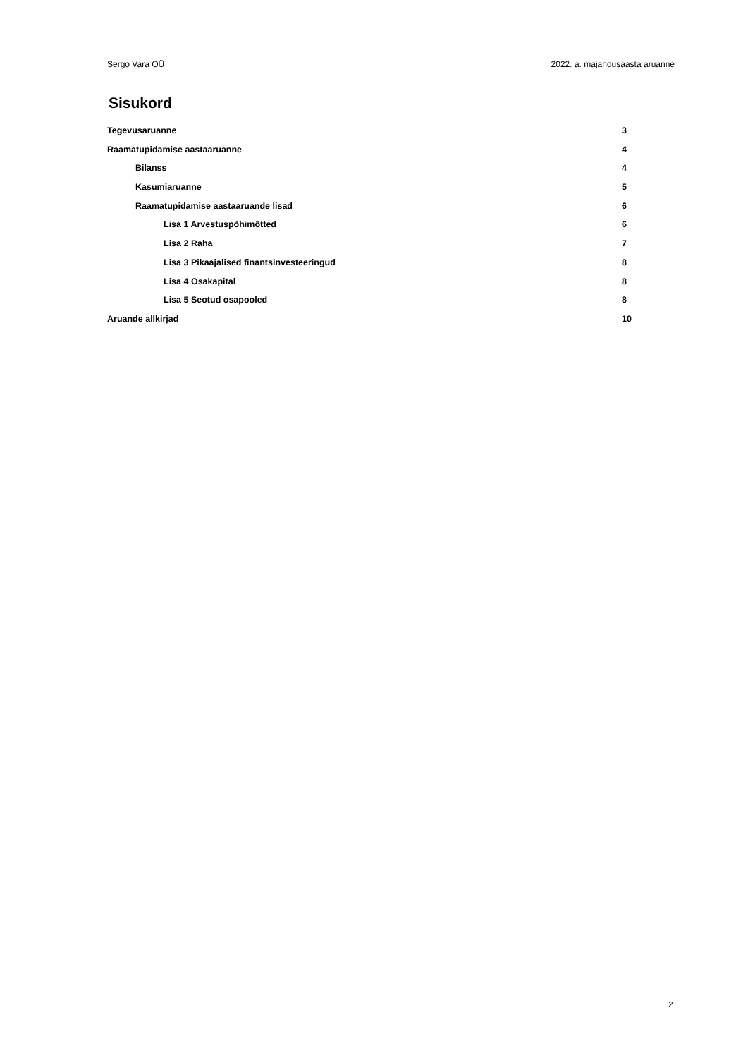Sergo Vara OÜ 2022. a. majandusaasta aruanne
Sisukord
Tegevusaruanne 3
Raamatupidamise aastaaruanne 4
Bilanss 4
Kasumiaruanne 5
Raamatupidamise aastaaruande lisad 6
Lisa 1 Arvestuspõhimõtted 6
Lisa 2 Raha 7
Lisa 3 Pikaajalised finantsinvesteeringud 8
Lisa 4 Osakapital 8
Lisa 5 Seotud osapooled 8
Aruande allkirjad 10
2